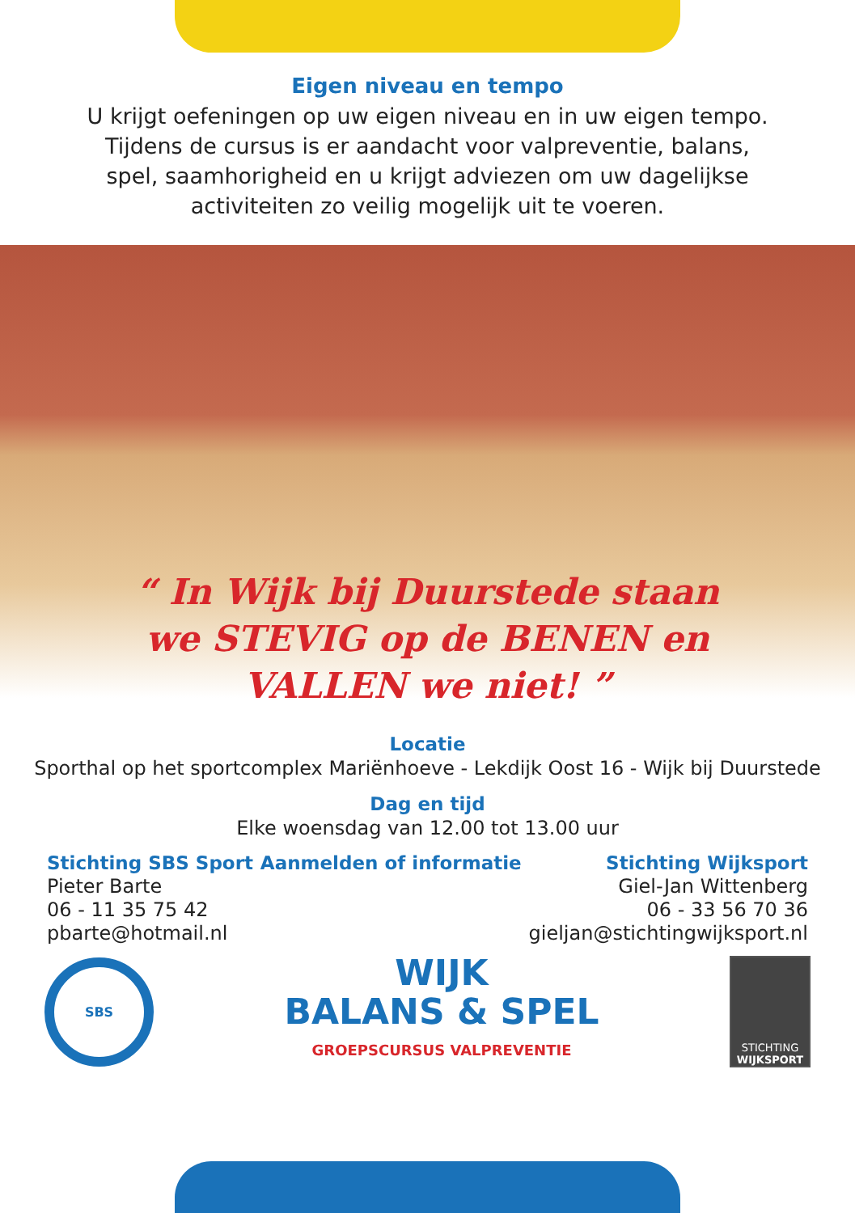Eigen niveau en tempo
U krijgt oefeningen op uw eigen niveau en in uw eigen tempo.
Tijdens de cursus is er aandacht voor valpreventie, balans,
spel, saamhorigheid en u krijgt adviezen om uw dagelijkse
activiteiten zo veilig mogelijk uit te voeren.
“ In Wijk bij Duurstede staan we STEVIG op de BENEN en VALLEN we niet! ”
Locatie
Sporthal op het sportcomplex Mariënhoeve - Lekdijk Oost 16 - Wijk bij Duurstede
Dag en tijd
Elke woensdag van 12.00 tot 13.00 uur
Stichting SBS Sport
Pieter Barte
06 - 11 35 75 42
pbarte@hotmail.nl
Aanmelden of informatie Stichting Wijksport
Giel-Jan Wittenberg
06 - 33 56 70 36
gieljan@stichtingwijksport.nl
SBS
WIJK
BALANS & SPEL
GROEPSCURSUS VALPREVENTIE
STICHTING
WIJKSPORT